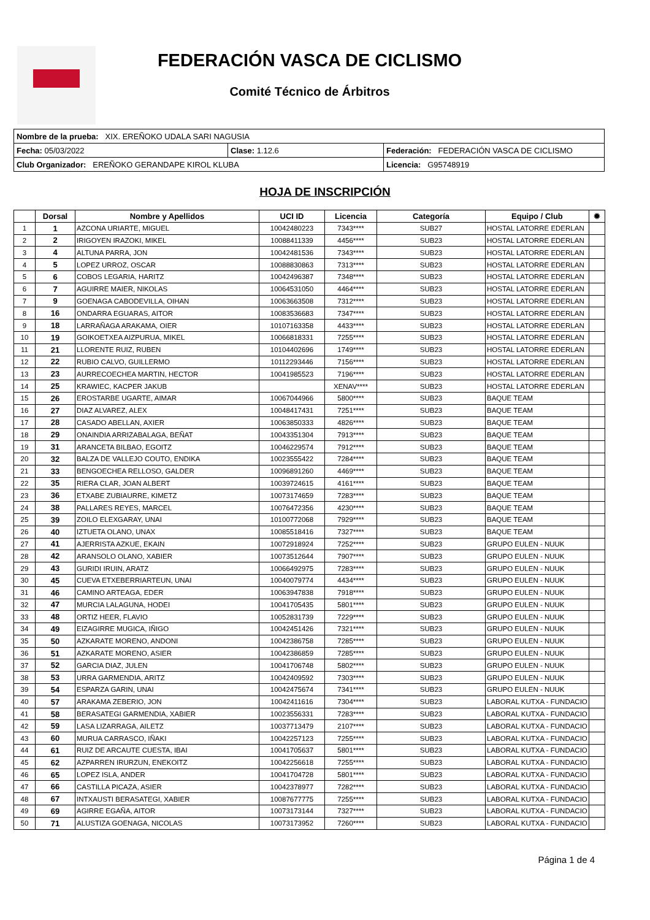FEDERACIÓN VASCA DE CICLISMO
Comité Técnico de Árbitros
| Nombre de la prueba: XIX. EREÑOKO UDALA SARI NAGUSIA | | |
| Fecha: 05/03/2022 | Clase: 1.12.6 | Federación: FEDERACIÓN VASCA DE CICLISMO |
| Club Organizador: EREÑOKO GERANDAPE KIROL KLUBA | | Licencia: G95748919 |
HOJA DE INSCRIPCIÓN
| | Dorsal | Nombre y Apellidos | UCI ID | Licencia | Categoría | Equipo / Club | ✹ |
| --- | --- | --- | --- | --- | --- | --- | --- |
| 1 | 1 | AZCONA URIARTE, MIGUEL | 10042480223 | 7343**** | SUB27 | HOSTAL LATORRE EDERLAN | |
| 2 | 2 | IRIGOYEN IRAZOKI, MIKEL | 10088411339 | 4456**** | SUB23 | HOSTAL LATORRE EDERLAN | |
| 3 | 4 | ALTUNA PARRA, JON | 10042481536 | 7343**** | SUB23 | HOSTAL LATORRE EDERLAN | |
| 4 | 5 | LOPEZ URROZ, OSCAR | 10088830863 | 7313**** | SUB23 | HOSTAL LATORRE EDERLAN | |
| 5 | 6 | COBOS LEGARIA, HARITZ | 10042496387 | 7348**** | SUB23 | HOSTAL LATORRE EDERLAN | |
| 6 | 7 | AGUIRRE MAIER, NIKOLAS | 10064531050 | 4464**** | SUB23 | HOSTAL LATORRE EDERLAN | |
| 7 | 9 | GOENAGA CABODEVILLA, OIHAN | 10063663508 | 7312**** | SUB23 | HOSTAL LATORRE EDERLAN | |
| 8 | 16 | ONDARRA EGUARAS, AITOR | 10083536683 | 7347**** | SUB23 | HOSTAL LATORRE EDERLAN | |
| 9 | 18 | LARRAÑAGA ARAKAMA, OIER | 10107163358 | 4433**** | SUB23 | HOSTAL LATORRE EDERLAN | |
| 10 | 19 | GOIKOETXEA AIZPURUA, MIKEL | 10066818331 | 7255**** | SUB23 | HOSTAL LATORRE EDERLAN | |
| 11 | 21 | LLORENTE RUIZ, RUBEN | 10104402696 | 1749**** | SUB23 | HOSTAL LATORRE EDERLAN | |
| 12 | 22 | RUBIO CALVO, GUILLERMO | 10112293446 | 7156**** | SUB23 | HOSTAL LATORRE EDERLAN | |
| 13 | 23 | AURRECOECHEA MARTIN, HECTOR | 10041985523 | 7196**** | SUB23 | HOSTAL LATORRE EDERLAN | |
| 14 | 25 | KRAWIEC, KACPER JAKUB | | XENAV**** | SUB23 | HOSTAL LATORRE EDERLAN | |
| 15 | 26 | EROSTARBE UGARTE, AIMAR | 10067044966 | 5800**** | SUB23 | BAQUE TEAM | |
| 16 | 27 | DIAZ ALVAREZ, ALEX | 10048417431 | 7251**** | SUB23 | BAQUE TEAM | |
| 17 | 28 | CASADO ABELLAN, AXIER | 10063850333 | 4826**** | SUB23 | BAQUE TEAM | |
| 18 | 29 | ONAINDIA ARRIZABALAGA, BEÑAT | 10043351304 | 7913**** | SUB23 | BAQUE TEAM | |
| 19 | 31 | ARANCETA BILBAO, EGOITZ | 10046229574 | 7912**** | SUB23 | BAQUE TEAM | |
| 20 | 32 | BALZA DE VALLEJO COUTO, ENDIKA | 10023555422 | 7284**** | SUB23 | BAQUE TEAM | |
| 21 | 33 | BENGOECHEA RELLOSO, GALDER | 10096891260 | 4469**** | SUB23 | BAQUE TEAM | |
| 22 | 35 | RIERA CLAR, JOAN ALBERT | 10039724615 | 4161**** | SUB23 | BAQUE TEAM | |
| 23 | 36 | ETXABE ZUBIAURRE, KIMETZ | 10073174659 | 7283**** | SUB23 | BAQUE TEAM | |
| 24 | 38 | PALLARES REYES, MARCEL | 10076472356 | 4230**** | SUB23 | BAQUE TEAM | |
| 25 | 39 | ZOILO ELEXGARAY, UNAI | 10100772068 | 7929**** | SUB23 | BAQUE TEAM | |
| 26 | 40 | IZTUETA OLANO, UNAX | 10085518416 | 7327**** | SUB23 | BAQUE TEAM | |
| 27 | 41 | AJERRISTA AZKUE, EKAIN | 10072918924 | 7252**** | SUB23 | GRUPO EULEN - NUUK | |
| 28 | 42 | ARANSOLO OLANO, XABIER | 10073512644 | 7907**** | SUB23 | GRUPO EULEN - NUUK | |
| 29 | 43 | GURIDI IRUIN, ARATZ | 10066492975 | 7283**** | SUB23 | GRUPO EULEN - NUUK | |
| 30 | 45 | CUEVA ETXEBERRIARTEUN, UNAI | 10040079774 | 4434**** | SUB23 | GRUPO EULEN - NUUK | |
| 31 | 46 | CAMINO ARTEAGA, EDER | 10063947838 | 7918**** | SUB23 | GRUPO EULEN - NUUK | |
| 32 | 47 | MURCIA LALAGUNA, HODEI | 10041705435 | 5801**** | SUB23 | GRUPO EULEN - NUUK | |
| 33 | 48 | ORTIZ HEER, FLAVIO | 10052831739 | 7229**** | SUB23 | GRUPO EULEN - NUUK | |
| 34 | 49 | EIZAGIRRE MUGICA, IÑIGO | 10042451426 | 7321**** | SUB23 | GRUPO EULEN - NUUK | |
| 35 | 50 | AZKARATE MORENO, ANDONI | 10042386758 | 7285**** | SUB23 | GRUPO EULEN - NUUK | |
| 36 | 51 | AZKARATE MORENO, ASIER | 10042386859 | 7285**** | SUB23 | GRUPO EULEN - NUUK | |
| 37 | 52 | GARCIA DIAZ, JULEN | 10041706748 | 5802**** | SUB23 | GRUPO EULEN - NUUK | |
| 38 | 53 | URRA GARMENDIA, ARITZ | 10042409592 | 7303**** | SUB23 | GRUPO EULEN - NUUK | |
| 39 | 54 | ESPARZA GARIN, UNAI | 10042475674 | 7341**** | SUB23 | GRUPO EULEN - NUUK | |
| 40 | 57 | ARAKAMA ZEBERIO, JON | 10042411616 | 7304**** | SUB23 | LABORAL KUTXA - FUNDACIO | |
| 41 | 58 | BERASATEGI GARMENDIA, XABIER | 10023556331 | 7283**** | SUB23 | LABORAL KUTXA - FUNDACIO | |
| 42 | 59 | LASA LIZARRAGA, AILETZ | 10037713479 | 2107**** | SUB23 | LABORAL KUTXA - FUNDACIO | |
| 43 | 60 | MURUA CARRASCO, IÑAKI | 10042257123 | 7255**** | SUB23 | LABORAL KUTXA - FUNDACIO | |
| 44 | 61 | RUIZ DE ARCAUTE CUESTA, IBAI | 10041705637 | 5801**** | SUB23 | LABORAL KUTXA - FUNDACIO | |
| 45 | 62 | AZPARREN IRURZUN, ENEKOITZ | 10042256618 | 7255**** | SUB23 | LABORAL KUTXA - FUNDACIO | |
| 46 | 65 | LOPEZ ISLA, ANDER | 10041704728 | 5801**** | SUB23 | LABORAL KUTXA - FUNDACIO | |
| 47 | 66 | CASTILLA PICAZA, ASIER | 10042378977 | 7282**** | SUB23 | LABORAL KUTXA - FUNDACIO | |
| 48 | 67 | INTXAUSTI BERASATEGI, XABIER | 10087677775 | 7255**** | SUB23 | LABORAL KUTXA - FUNDACIO | |
| 49 | 69 | AGIRRE EGAÑA, AITOR | 10073173144 | 7327**** | SUB23 | LABORAL KUTXA - FUNDACIO | |
| 50 | 71 | ALUSTIZA GOENAGA, NICOLAS | 10073173952 | 7260**** | SUB23 | LABORAL KUTXA - FUNDACIO | |
Página 1 de 4